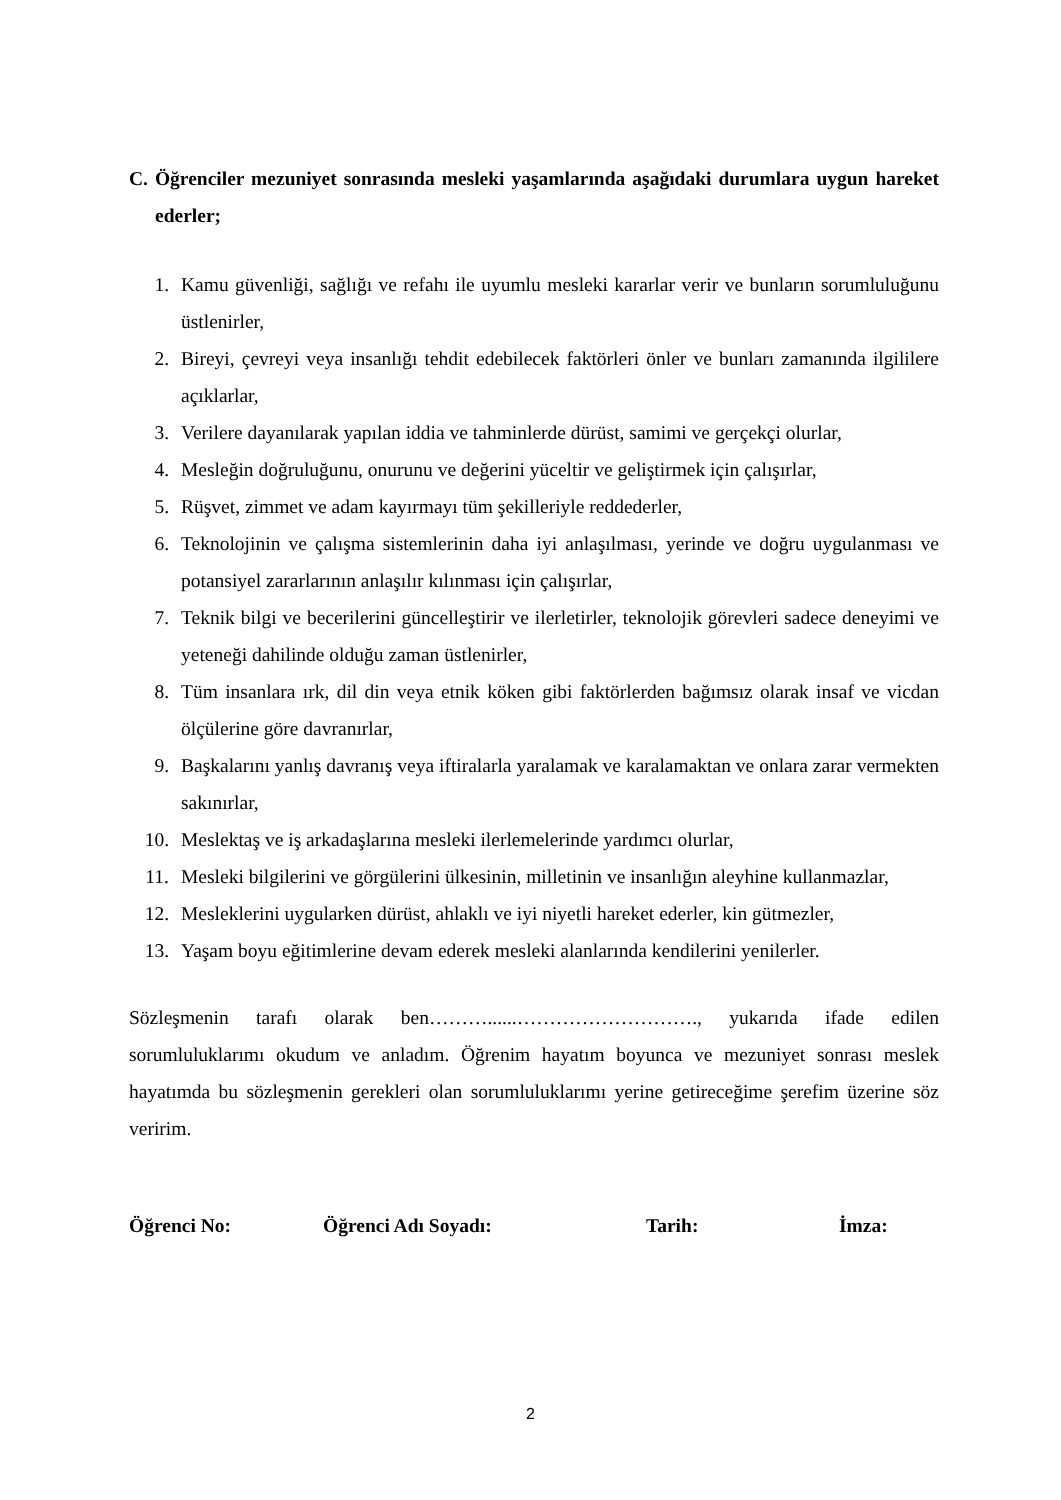C. Öğrenciler mezuniyet sonrasında mesleki yaşamlarında aşağıdaki durumlara uygun hareket ederler;
1. Kamu güvenliği, sağlığı ve refahı ile uyumlu mesleki kararlar verir ve bunların sorumluluğunu üstlenirler,
2. Bireyi, çevreyi veya insanlığı tehdit edebilecek faktörleri önler ve bunları zamanında ilgililere açıklarlar,
3. Verilere dayanılarak yapılan iddia ve tahminlerde dürüst, samimi ve gerçekçi olurlar,
4. Mesleğin doğruluğunu, onurunu ve değerini yüceltir ve geliştirmek için çalışırlar,
5. Rüşvet, zimmet ve adam kayırmayı tüm şekilleriyle reddederler,
6. Teknolojinin ve çalışma sistemlerinin daha iyi anlaşılması, yerinde ve doğru uygulanması ve potansiyel zararlarının anlaşılır kılınması için çalışırlar,
7. Teknik bilgi ve becerilerini güncelleştirir ve ilerletirler, teknolojik görevleri sadece deneyimi ve yeteneği dahilinde olduğu zaman üstlenirler,
8. Tüm insanlara ırk, dil din veya etnik köken gibi faktörlerden bağımsız olarak insaf ve vicdan ölçülerine göre davranırlar,
9. Başkalarını yanlış davranış veya iftiralarla yaralamak ve karalamaktan ve onlara zarar vermekten sakınırlar,
10. Meslektaş ve iş arkadaşlarına mesleki ilerlemelerinde yardımcı olurlar,
11. Mesleki bilgilerini ve görgülerini ülkesinin, milletinin ve insanlığın aleyhine kullanmazlar,
12. Mesleklerini uygularken dürüst, ahlaklı ve iyi niyetli hareket ederler, kin gütmezler,
13. Yaşam boyu eğitimlerine devam ederek mesleki alanlarında kendilerini yenilerler.
Sözleşmenin tarafı olarak ben………......………………………., yukarıda ifade edilen sorumluluklarımı okudum ve anladım. Öğrenim hayatım boyunca ve mezuniyet sonrası meslek hayatımda bu sözleşmenin gerekleri olan sorumluluklarımı yerine getireceğime şerefim üzerine söz veririm.
Öğrenci No: Öğrenci Adı Soyadı: Tarih: İmza:
2